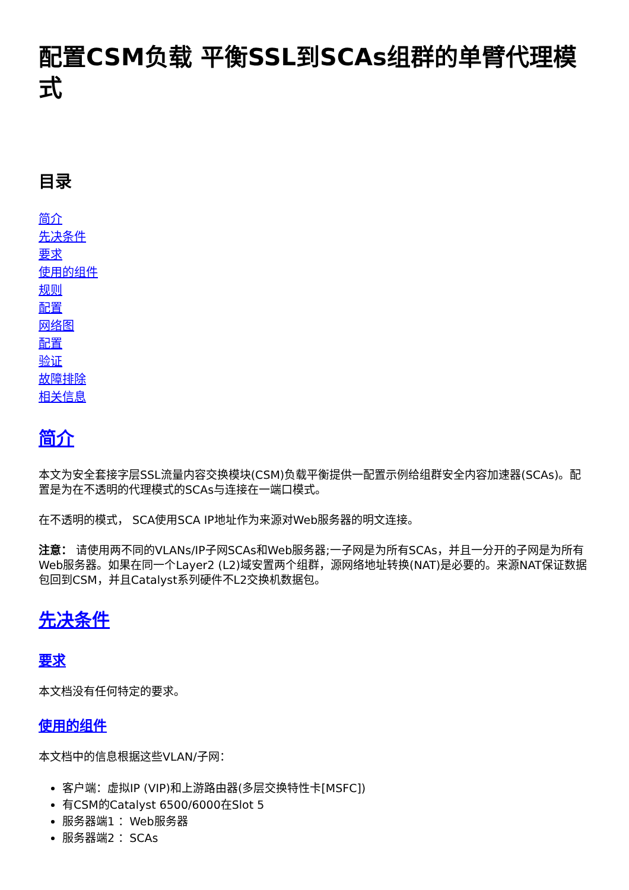配置CSM负载 平衡SSL到SCAs组群的单臂代理模式
目录
简介
先决条件
要求
使用的组件
规则
配置
网络图
配置
验证
故障排除
相关信息
简介
本文为安全套接字层SSL流量内容交换模块(CSM)负载平衡提供一配置示例给组群安全内容加速器(SCAs)。配置是为在不透明的代理模式的SCAs与连接在一端口模式。
在不透明的模式， SCA使用SCA IP地址作为来源对Web服务器的明文连接。
注意： 请使用两不同的VLANs/IP子网SCAs和Web服务器;一子网是为所有SCAs，并且一分开的子网是为所有Web服务器。如果在同一个Layer2 (L2)域安置两个组群，源网络地址转换(NAT)是必要的。来源NAT保证数据包回到CSM，并且Catalyst系列硬件不L2交换机数据包。
先决条件
要求
本文档没有任何特定的要求。
使用的组件
本文档中的信息根据这些VLAN/子网：
客户端：虚拟IP (VIP)和上游路由器(多层交换特性卡[MSFC])
有CSM的Catalyst 6500/6000在Slot 5
服务器端1 ：Web服务器
服务器端2 ：SCAs